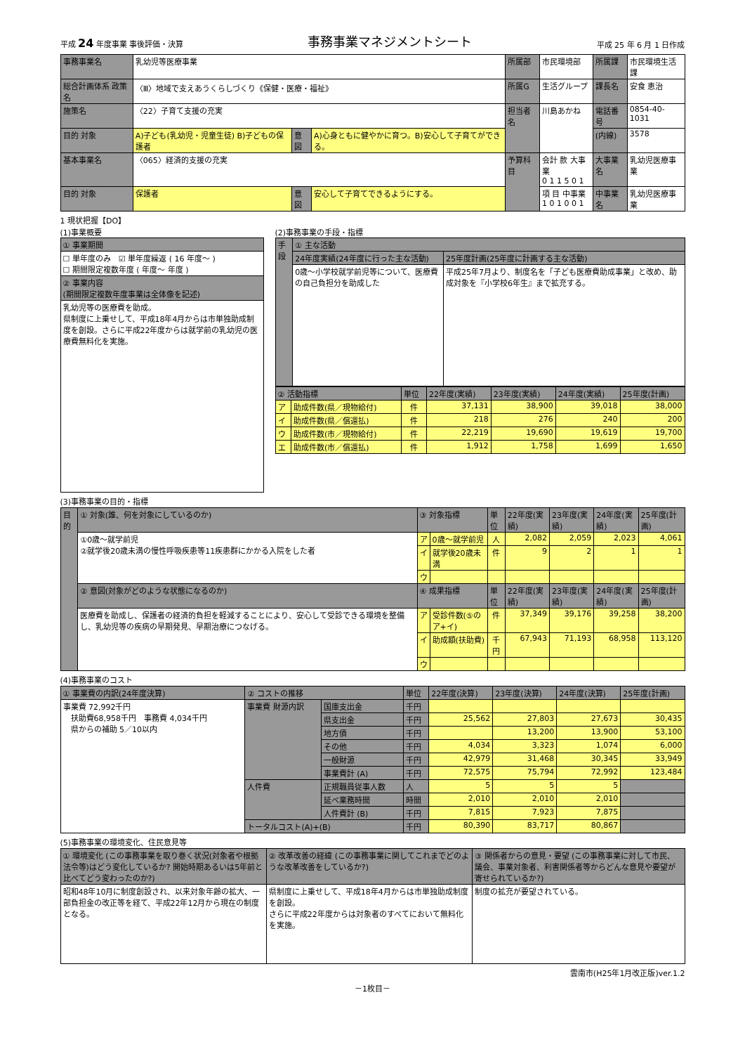平成 24 年度事業 事後評価・決算 事務事業マネジメントシート 平成 25 年 6 月 1 日作成
| 事務事業名 | 乳幼児等医療事業 | | | 所属部 | 市民環境部 | 所属課 | 市民環境生活課 |
| 総合計画体系 政策名 | 〈Ⅲ〉地域で支えあうくらしづくり《保健・医療・福祉》 | | | 所属G | 生活グループ | 課長名 | 安食 恵治 |
| 施策名 | 〈22〉子育て支援の充実 | | | 担当者名 | 川島あかね | 電話番号 | 0854-40-1031 |
| 目的 対象 | A)子ども(乳幼児・児童生徒) B)子どもの保護者 | 意図 | A)心身ともに健やかに育つ。B)安心して子育てができる。 | | | (内線) | 3578 |
| 基本事業名 | 〈065〉経済的支援の充実 | | | 予算科目 | 会計 款 大事業 0 1 1 5 0 1 | 大事業名 | 乳幼児医療事業 |
| 目的 対象 | 保護者 | 意図 | 安心して子育てできるようにする。 | | 項 目 中事業 1 0 1 0 0 1 | 中事業名 | 乳幼児医療事業 |
1 現状把握【DO】
(1)事業概要
| ① 事業期間 |
| ☐ 単年度のみ ☑ 単年度繰返 ( 16 年度～ ) ☐ 期間限定複数年度 ( 年度～ 年度 ) |
| ② 事業内容 (期間限定複数年度事業は全体像を記述) |
| 乳幼児等の医療費を助成。 県制度に上乗せして、平成18年4月からは市単独助成制度を創設。さらに平成22年度からは就学前の乳幼児の医療費無料化を実施。 |
(2)事務事業の手段・指標
| 手段 | ① 主な活動 | |
| | 24年度実績(24年度に行った主な活動) | 25年度計画(25年度に計画する主な活動) |
| | 0歳～小学校就学前児等について、医療費の自己負担分を助成した | 平成25年7月より、制度名を「子ども医療費助成事業」と改め、助成対象を『小学校6年生』まで拡充する。 |
| ② 活動指標 | | 単位 | 22年度(実績) | 23年度(実績) | 24年度(実績) | 25年度(計画) |
| ア | 助成件数(県／現物給付) | 件 | 37,131 | 38,900 | 39,018 | 38,000 |
| イ | 助成件数(県／償還払) | 件 | 218 | 276 | 240 | 200 |
| ウ | 助成件数(市／現物給付) | 件 | 22,219 | 19,690 | 19,619 | 19,700 |
| エ | 助成件数(市／償還払) | 件 | 1,912 | 1,758 | 1,699 | 1,650 |
(3)事務事業の目的・指標
| 目的 | ① 対象(誰、何を対象にしているのか) | ③ 対象指標 | | 単位 | 22年度(実績) | 23年度(実績) | 24年度(実績) | 25年度(計画) |
| | ①0歳～就学前児 ②就学後20歳未満の慢性呼吸疾患等11疾患群にかかる入院をした者 | ア | 0歳～就学前児 | 人 | 2,082 | 2,059 | 2,023 | 4,061 |
| | | イ | 就学後20歳未満 | 件 | 9 | 2 | 1 | 1 |
| | | ウ | | | | | | |
| | ② 意図(対象がどのような状態になるのか) | ④ 成果指標 | | 単位 | 22年度(実績) | 23年度(実績) | 24年度(実績) | 25年度(計画) |
| | 医療費を助成し、保護者の経済的負担を軽減することにより、安心して受診できる環境を整備し、乳幼児等の疾病の早期発見、早期治療につなげる。 | ア | 受診件数(⑤のア+イ) | 件 | 37,349 | 39,176 | 39,258 | 38,200 |
| | | イ | 助成額(扶助費) | 千円 | 67,943 | 71,193 | 68,958 | 113,120 |
| | | ウ | | | | | | |
(4)事務事業のコスト
| ① 事業費の内訳(24年度決算) | ② コストの推移 | | 単位 | 22年度(決算) | 23年度(決算) | 24年度(決算) | 25年度(計画) |
| 事業費 72,992千円 扶助費68,958千円 事務費 4,034千円 県からの補助 5／10以内 | 事業費 財源内訳 | 国庫支出金 | 千円 | | | | |
| | | 県支出金 | 千円 | 25,562 | 27,803 | 27,673 | 30,435 |
| | | 地方債 | 千円 | | 13,200 | 13,900 | 53,100 |
| | | その他 | 千円 | 4,034 | 3,323 | 1,074 | 6,000 |
| | | 一般財源 | 千円 | 42,979 | 31,468 | 30,345 | 33,949 |
| | | 事業費計 (A) | 千円 | 72,575 | 75,794 | 72,992 | 123,484 |
| | 人件費 | 正規職員従事人数 | 人 | 5 | 5 | 5 | |
| | | 延べ業務時間 | 時間 | 2,010 | 2,010 | 2,010 | |
| | | 人件費計 (B) | 千円 | 7,815 | 7,923 | 7,875 | |
| | トータルコスト(A)+(B) | | 千円 | 80,390 | 83,717 | 80,867 | |
(5)事務事業の環境変化、住民意見等
| ① 環境変化 (この事務事業を取り巻く状況(対象者や根拠法令等)はどう変化しているか? 開始時期あるいは5年前と比べてどう変わったのか?) | ② 改革改善の経緯 (この事務事業に関してこれまでどのような改革改善をしているか?) | ③ 関係者からの意見・要望 (この事務事業に対して市民、議会、事業対象者、利害関係者等からどんな意見や要望が寄せられているか?) |
| 昭和48年10月に制度創設され、以来対象年齢の拡大、一部負担金の改正等を経て、平成22年12月から現在の制度となる。 | 県制度に上乗せして、平成18年4月からは市単独助成制度を創設。 さらに平成22年度からは対象者のすべてにおいて無料化を実施。 | 制度の拡充が要望されている。 |
雲南市(H25年1月改正版)ver.1.2
－1枚目－